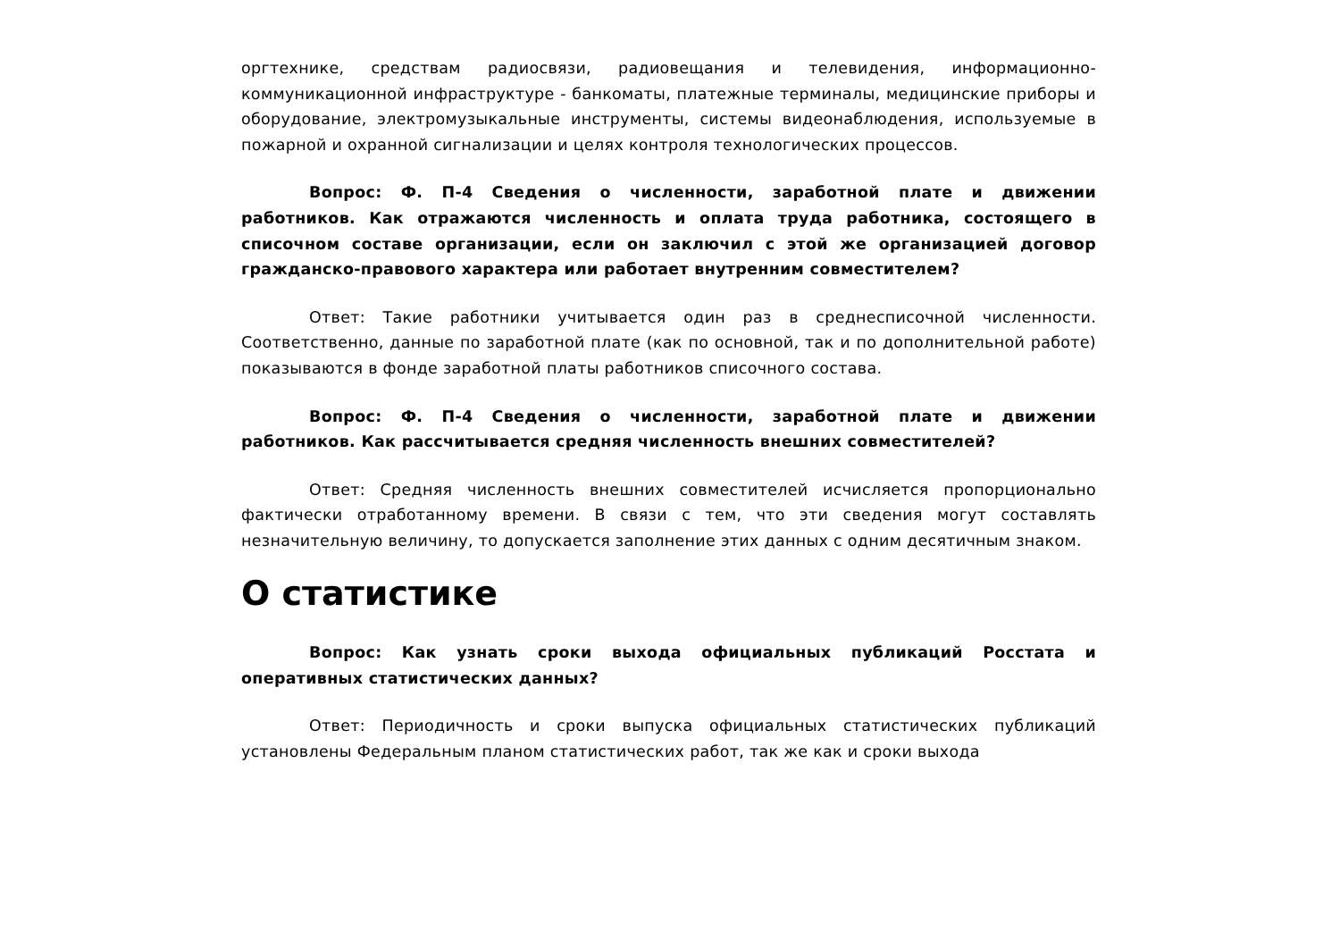оргтехнике, средствам радиосвязи, радиовещания и телевидения, информационно-коммуникационной инфраструктуре - банкоматы, платежные терминалы, медицинские приборы и оборудование, электромузыкальные инструменты, системы видеонаблюдения, используемые в пожарной и охранной сигнализации и целях контроля технологических процессов.
Вопрос: Ф. П-4 Сведения о численности, заработной плате и движении работников. Как отражаются численность и оплата труда работника, состоящего в списочном составе организации, если он заключил с этой же организацией договор гражданско-правового характера или работает внутренним совместителем?
Ответ: Такие работники учитывается один раз в среднесписочной численности. Соответственно, данные по заработной плате (как по основной, так и по дополнительной работе) показываются в фонде заработной платы работников списочного состава.
Вопрос: Ф. П-4 Сведения о численности, заработной плате и движении работников. Как рассчитывается средняя численность внешних совместителей?
Ответ: Средняя численность внешних совместителей исчисляется пропорционально фактически отработанному времени. В связи с тем, что эти сведения могут составлять незначительную величину, то допускается заполнение этих данных с одним десятичным знаком.
О статистике
Вопрос: Как узнать сроки выхода официальных публикаций Росстата и оперативных статистических данных?
Ответ: Периодичность и сроки выпуска официальных статистических публикаций установлены Федеральным планом статистических работ, так же как и сроки выхода